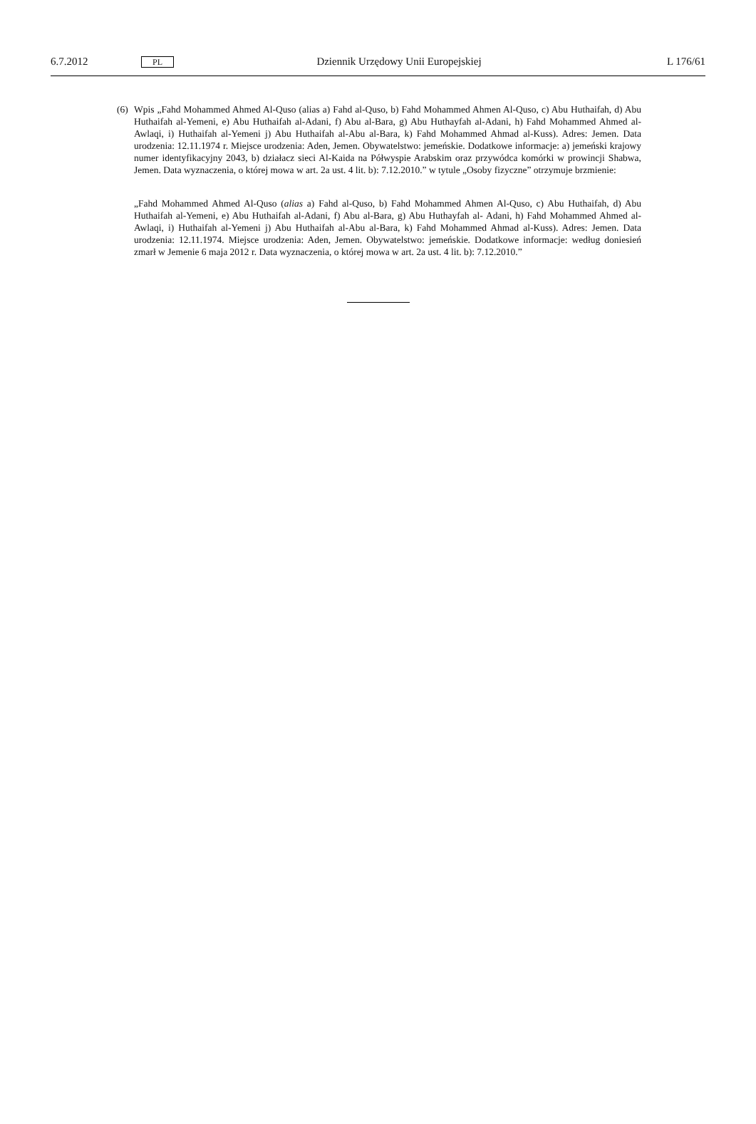6.7.2012 PL Dziennik Urzędowy Unii Europejskiej L 176/61
(6) Wpis „Fahd Mohammed Ahmed Al-Quso (alias a) Fahd al-Quso, b) Fahd Mohammed Ahmen Al-Quso, c) Abu Huthaifah, d) Abu Huthaifah al-Yemeni, e) Abu Huthaifah al-Adani, f) Abu al-Bara, g) Abu Huthayfah al-Adani, h) Fahd Mohammed Ahmed al-Awlaqi, i) Huthaifah al-Yemeni j) Abu Huthaifah al-Abu al-Bara, k) Fahd Mohammed Ahmad al-Kuss). Adres: Jemen. Data urodzenia: 12.11.1974 r. Miejsce urodzenia: Aden, Jemen. Obywatelstwo: jemeńskie. Dodatkowe informacje: a) jemeński krajowy numer identyfikacyjny 2043, b) działacz sieci Al-Kaida na Półwyspie Arabskim oraz przywódca komórki w prowincji Shabwa, Jemen. Data wyznaczenia, o której mowa w art. 2a ust. 4 lit. b): 7.12.2010.” w tytule „Osoby fizyczne” otrzymuje brzmienie:
„Fahd Mohammed Ahmed Al-Quso (alias a) Fahd al-Quso, b) Fahd Mohammed Ahmen Al-Quso, c) Abu Huthaifah, d) Abu Huthaifah al-Yemeni, e) Abu Huthaifah al-Adani, f) Abu al-Bara, g) Abu Huthayfah al- Adani, h) Fahd Mohammed Ahmed al-Awlaqi, i) Huthaifah al-Yemeni j) Abu Huthaifah al-Abu al-Bara, k) Fahd Mohammed Ahmad al-Kuss). Adres: Jemen. Data urodzenia: 12.11.1974. Miejsce urodzenia: Aden, Jemen. Obywatelstwo: jemeńskie. Dodatkowe informacje: według doniesień zmarł w Jemenie 6 maja 2012 r. Data wyznaczenia, o której mowa w art. 2a ust. 4 lit. b): 7.12.2010.”